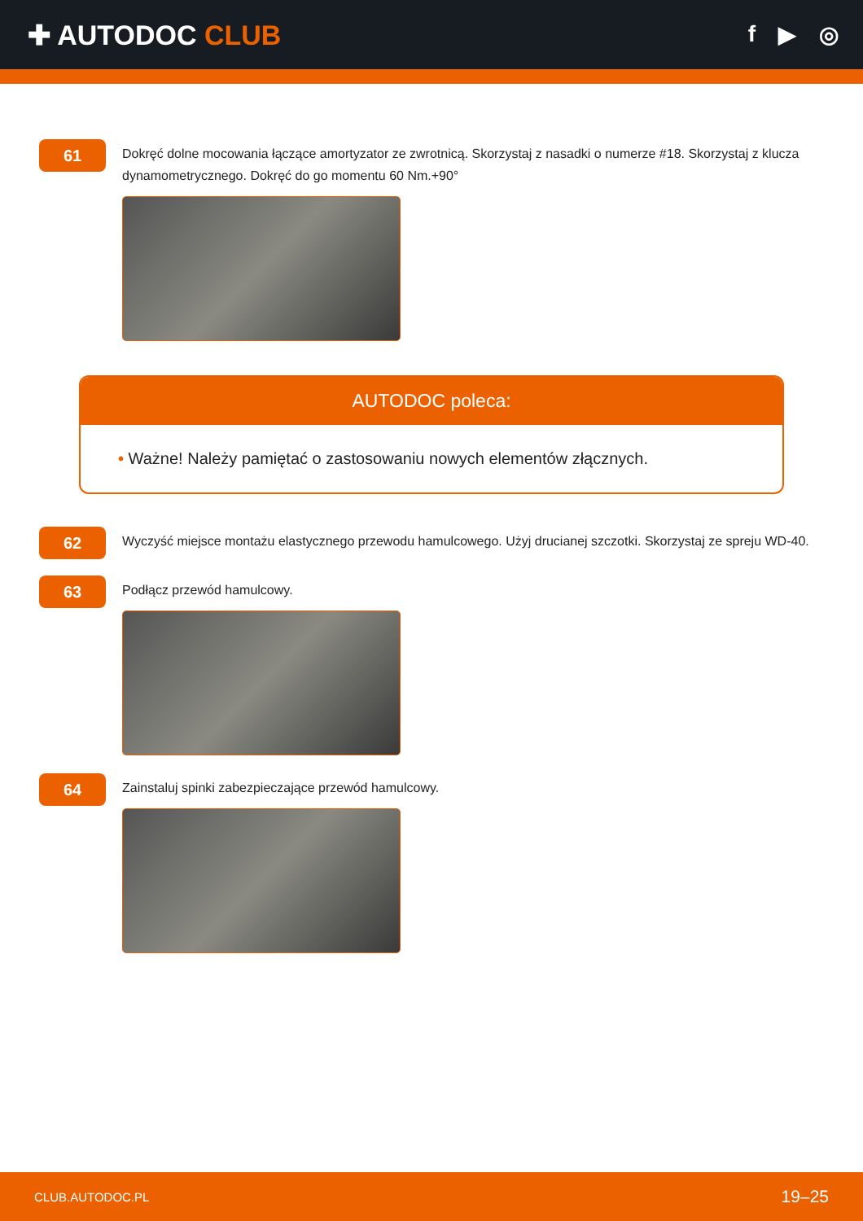✚ AUTODOC CLUB
f ▶ ◎
61
Dokręć dolne mocowania łączące amortyzator ze zwrotnicą. Skorzystaj z nasadki o numerze #18. Skorzystaj z klucza dynamometrycznego. Dokręć do go momentu 60 Nm.+90°
AUTODOC poleca:
• Ważne! Należy pamiętać o zastosowaniu nowych elementów złącznych.
62
Wyczyść miejsce montażu elastycznego przewodu hamulcowego. Użyj drucianej szczotki. Skorzystaj ze spreju WD-40.
63
Podłącz przewód hamulcowy.
64
Zainstaluj spinki zabezpieczające przewód hamulcowy.
CLUB.AUTODOC.PL 19–25